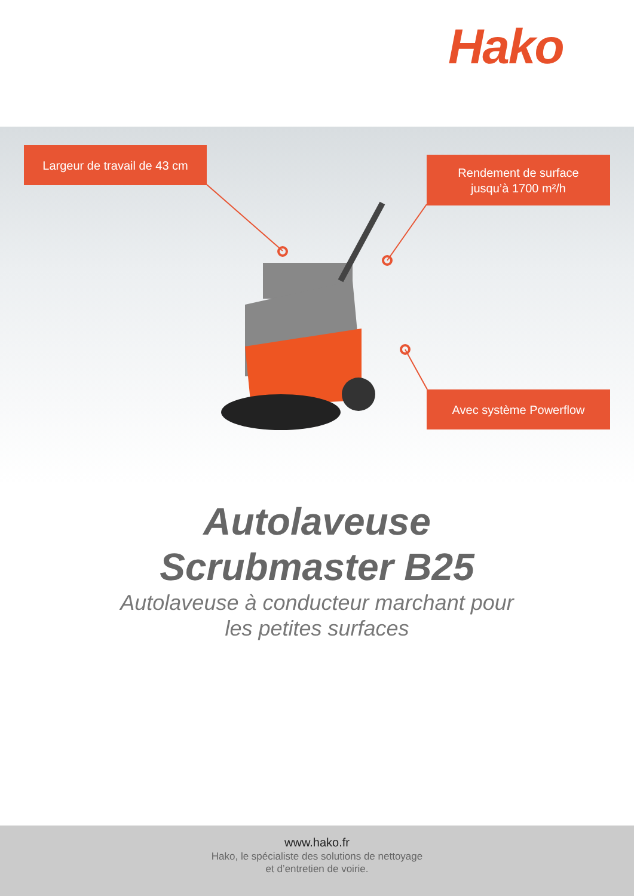Hako
Largeur de travail de 43 cm
Rendement de surface
jusqu’à 1700 m²/h
Avec système Powerflow
Autolaveuse
Scrubmaster B25
Autolaveuse à conducteur marchant pour
les petites surfaces
www.hako.fr
Hako, le spécialiste des solutions de nettoyage
et d’entretien de voirie.